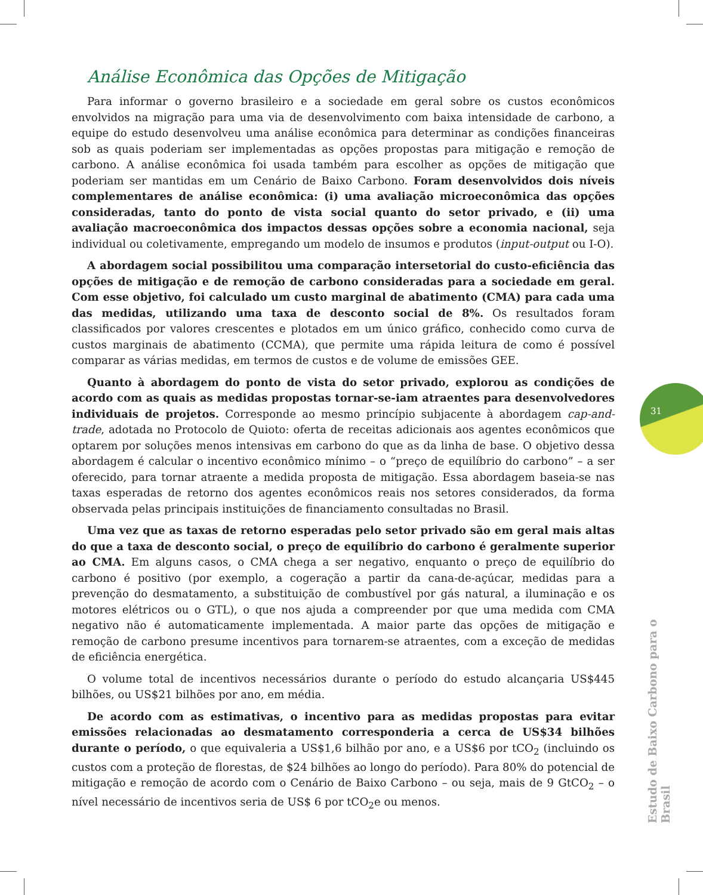Análise Econômica das Opções de Mitigação
Para informar o governo brasileiro e a sociedade em geral sobre os custos econômicos envolvidos na migração para uma via de desenvolvimento com baixa intensidade de carbono, a equipe do estudo desenvolveu uma análise econômica para determinar as condições financeiras sob as quais poderiam ser implementadas as opções propostas para mitigação e remoção de carbono. A análise econômica foi usada também para escolher as opções de mitigação que poderiam ser mantidas em um Cenário de Baixo Carbono. Foram desenvolvidos dois níveis complementares de análise econômica: (i) uma avaliação microeconômica das opções consideradas, tanto do ponto de vista social quanto do setor privado, e (ii) uma avaliação macroeconômica dos impactos dessas opções sobre a economia nacional, seja individual ou coletivamente, empregando um modelo de insumos e produtos (input-output ou I-O).
A abordagem social possibilitou uma comparação intersetorial do custo-eficiência das opções de mitigação e de remoção de carbono consideradas para a sociedade em geral. Com esse objetivo, foi calculado um custo marginal de abatimento (CMA) para cada uma das medidas, utilizando uma taxa de desconto social de 8%. Os resultados foram classificados por valores crescentes e plotados em um único gráfico, conhecido como curva de custos marginais de abatimento (CCMA), que permite uma rápida leitura de como é possível comparar as várias medidas, em termos de custos e de volume de emissões GEE.
Quanto à abordagem do ponto de vista do setor privado, explorou as condições de acordo com as quais as medidas propostas tornar-se-iam atraentes para desenvolvedores individuais de projetos. Corresponde ao mesmo princípio subjacente à abordagem cap-and-trade, adotada no Protocolo de Quioto: oferta de receitas adicionais aos agentes econômicos que optarem por soluções menos intensivas em carbono do que as da linha de base. O objetivo dessa abordagem é calcular o incentivo econômico mínimo – o “preço de equilíbrio do carbono” – a ser oferecido, para tornar atraente a medida proposta de mitigação. Essa abordagem baseia-se nas taxas esperadas de retorno dos agentes econômicos reais nos setores considerados, da forma observada pelas principais instituições de financiamento consultadas no Brasil.
Uma vez que as taxas de retorno esperadas pelo setor privado são em geral mais altas do que a taxa de desconto social, o preço de equilíbrio do carbono é geralmente superior ao CMA. Em alguns casos, o CMA chega a ser negativo, enquanto o preço de equilíbrio do carbono é positivo (por exemplo, a cogeração a partir da cana-de-açúcar, medidas para a prevenção do desmatamento, a substituição de combustível por gás natural, a iluminação e os motores elétricos ou o GTL), o que nos ajuda a compreender por que uma medida com CMA negativo não é automaticamente implementada. A maior parte das opções de mitigação e remoção de carbono presume incentivos para tornarem-se atraentes, com a exceção de medidas de eficiência energética.
O volume total de incentivos necessários durante o período do estudo alcançaria US$445 bilhões, ou US$21 bilhões por ano, em média.
De acordo com as estimativas, o incentivo para as medidas propostas para evitar emissões relacionadas ao desmatamento corresponderia a cerca de US$34 bilhões durante o período, o que equivaleria a US$1,6 bilhão por ano, e a US$6 por tCO<sub>2</sub> (incluindo os custos com a proteção de florestas, de $24 bilhões ao longo do período). Para 80% do potencial de mitigação e remoção de acordo com o Cenário de Baixo Carbono – ou seja, mais de 9 GtCO<sub>2</sub> – o nível necessário de incentivos seria de US$ 6 por tCO<sub>2</sub>e ou menos.
31
Estudo de Baixo Carbono para o Brasil